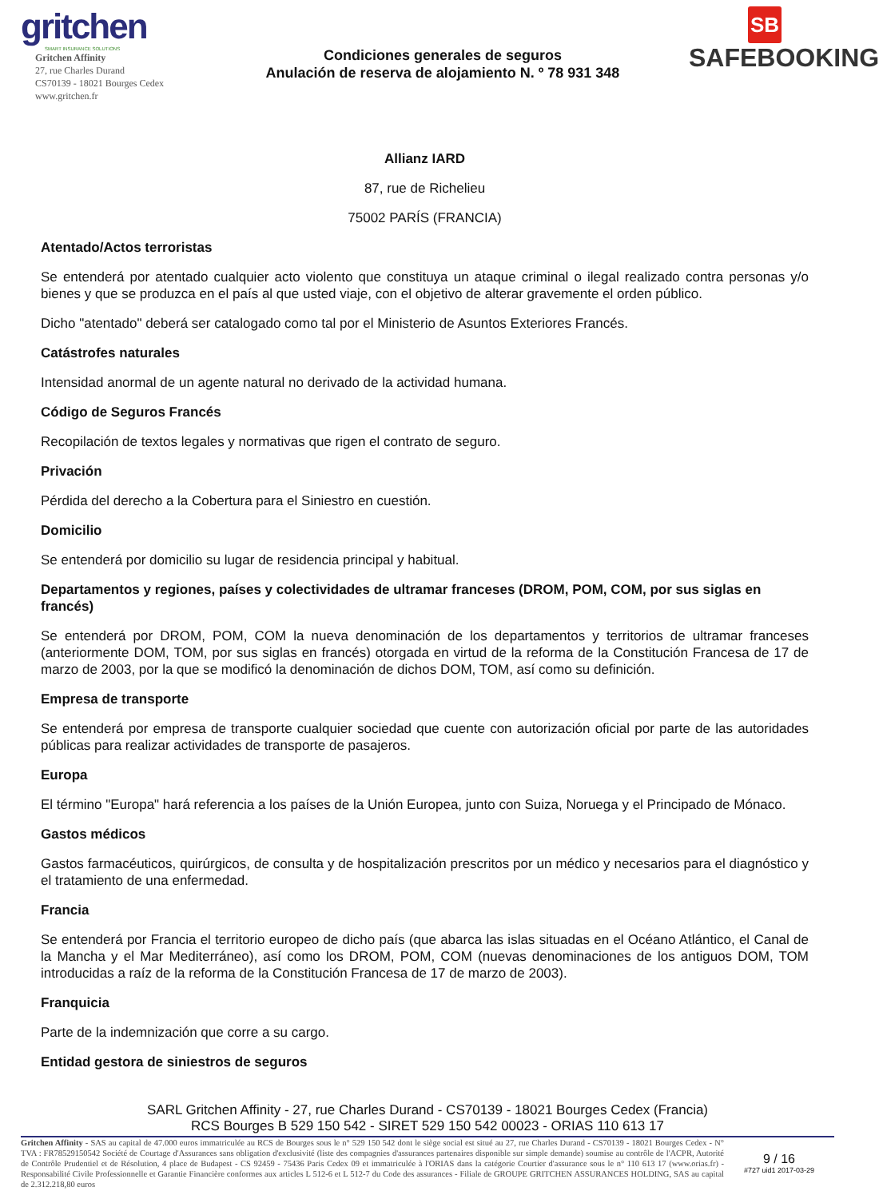gritchen
SMART INSURANCE SOLUTIONS
Gritchen Affinity
27, rue Charles Durand
CS70139 - 18021 Bourges Cedex
www.gritchen.fr
Condiciones generales de seguros
Anulación de reserva de alojamiento N. º 78 931 348
SB
SAFEBOOKING
Allianz IARD
87, rue de Richelieu
75002 PARÍS (FRANCIA)
Atentado/Actos terroristas
Se entenderá por atentado cualquier acto violento que constituya un ataque criminal o ilegal realizado contra personas y/o bienes y que se produzca en el país al que usted viaje, con el objetivo de alterar gravemente el orden público.
Dicho "atentado" deberá ser catalogado como tal por el Ministerio de Asuntos Exteriores Francés.
Catástrofes naturales
Intensidad anormal de un agente natural no derivado de la actividad humana.
Código de Seguros Francés
Recopilación de textos legales y normativas que rigen el contrato de seguro.
Privación
Pérdida del derecho a la Cobertura para el Siniestro en cuestión.
Domicilio
Se entenderá por domicilio su lugar de residencia principal y habitual.
Departamentos y regiones, países y colectividades de ultramar franceses (DROM, POM, COM, por sus siglas en francés)
Se entenderá por DROM, POM, COM la nueva denominación de los departamentos y territorios de ultramar franceses (anteriormente DOM, TOM, por sus siglas en francés) otorgada en virtud de la reforma de la Constitución Francesa de 17 de marzo de 2003, por la que se modificó la denominación de dichos DOM, TOM, así como su definición.
Empresa de transporte
Se entenderá por empresa de transporte cualquier sociedad que cuente con autorización oficial por parte de las autoridades públicas para realizar actividades de transporte de pasajeros.
Europa
El término "Europa" hará referencia a los países de la Unión Europea, junto con Suiza, Noruega y el Principado de Mónaco.
Gastos médicos
Gastos farmacéuticos, quirúrgicos, de consulta y de hospitalización prescritos por un médico y necesarios para el diagnóstico y el tratamiento de una enfermedad.
Francia
Se entenderá por Francia el territorio europeo de dicho país (que abarca las islas situadas en el Océano Atlántico, el Canal de la Mancha y el Mar Mediterráneo), así como los DROM, POM, COM (nuevas denominaciones de los antiguos DOM, TOM introducidas a raíz de la reforma de la Constitución Francesa de 17 de marzo de 2003).
Franquicia
Parte de la indemnización que corre a su cargo.
Entidad gestora de siniestros de seguros
SARL Gritchen Affinity - 27, rue Charles Durand - CS70139 - 18021 Bourges Cedex (Francia)
RCS Bourges B 529 150 542 - SIRET 529 150 542 00023 - ORIAS 110 613 17
Gritchen Affinity - SAS au capital de 47.000 euros immatriculée au RCS de Bourges sous le n° 529 150 542 dont le siège social est situé au 27, rue Charles Durand - CS70139 - 18021 Bourges Cedex - N° TVA : FR78529150542 Société de Courtage d'Assurances sans obligation d'exclusivité (liste des compagnies d'assurances partenaires disponible sur simple demande) soumise au contrôle de l'ACPR, Autorité de Contrôle Prudentiel et de Résolution, 4 place de Budapest - CS 92459 - 75436 Paris Cedex 09 et immatriculée à l'ORIAS dans la catégorie Courtier d'assurance sous le n° 110 613 17 (www.orias.fr) - Responsabilité Civile Professionnelle et Garantie Financière conformes aux articles L 512-6 et L 512-7 du Code des assurances - Filiale de GROUPE GRITCHEN ASSURANCES HOLDING, SAS au capital de 2.312.218,80 euros
9 / 16
#727 uid1 2017-03-29